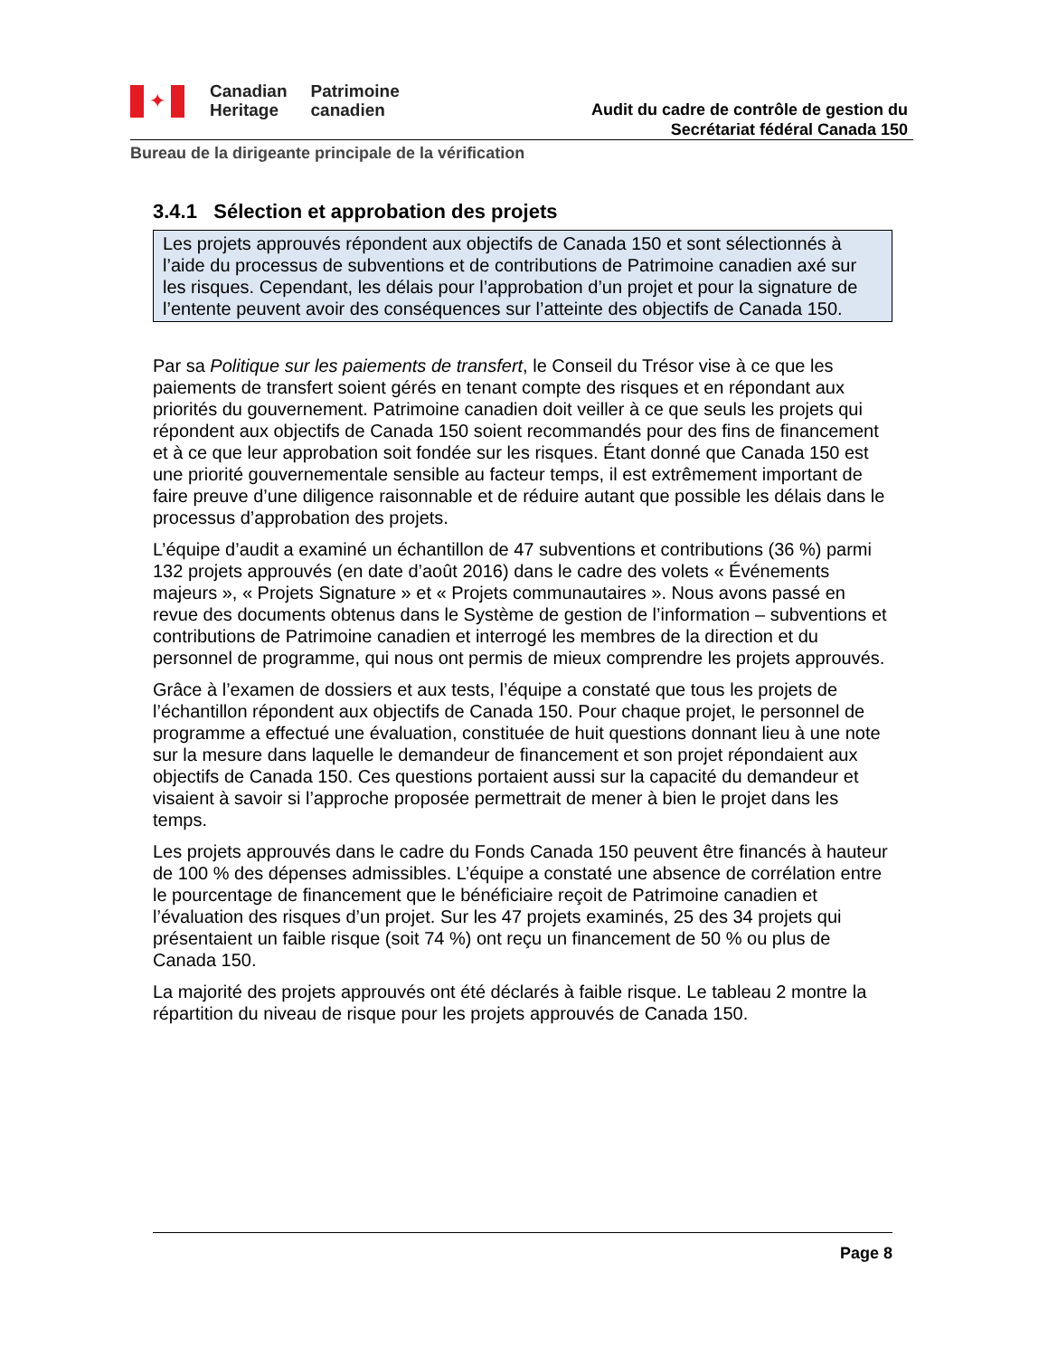✦
Canadian
Heritage
Patrimoine
canadien
Audit du cadre de contrôle de gestion du
Secrétariat fédéral Canada 150
Bureau de la dirigeante principale de la vérification
3.4.1 Sélection et approbation des projets
Les projets approuvés répondent aux objectifs de Canada 150 et sont sélectionnés à l’aide du processus de subventions et de contributions de Patrimoine canadien axé sur les risques. Cependant, les délais pour l’approbation d’un projet et pour la signature de l’entente peuvent avoir des conséquences sur l’atteinte des objectifs de Canada 150.
Par sa Politique sur les paiements de transfert, le Conseil du Trésor vise à ce que les paiements de transfert soient gérés en tenant compte des risques et en répondant aux priorités du gouvernement. Patrimoine canadien doit veiller à ce que seuls les projets qui répondent aux objectifs de Canada 150 soient recommandés pour des fins de financement et à ce que leur approbation soit fondée sur les risques. Étant donné que Canada 150 est une priorité gouvernementale sensible au facteur temps, il est extrêmement important de faire preuve d’une diligence raisonnable et de réduire autant que possible les délais dans le processus d’approbation des projets.
L’équipe d’audit a examiné un échantillon de 47 subventions et contributions (36 %) parmi 132 projets approuvés (en date d’août 2016) dans le cadre des volets « Événements majeurs », « Projets Signature » et « Projets communautaires ». Nous avons passé en revue des documents obtenus dans le Système de gestion de l’information – subventions et contributions de Patrimoine canadien et interrogé les membres de la direction et du personnel de programme, qui nous ont permis de mieux comprendre les projets approuvés.
Grâce à l’examen de dossiers et aux tests, l’équipe a constaté que tous les projets de l’échantillon répondent aux objectifs de Canada 150. Pour chaque projet, le personnel de programme a effectué une évaluation, constituée de huit questions donnant lieu à une note sur la mesure dans laquelle le demandeur de financement et son projet répondaient aux objectifs de Canada 150. Ces questions portaient aussi sur la capacité du demandeur et visaient à savoir si l’approche proposée permettrait de mener à bien le projet dans les temps.
Les projets approuvés dans le cadre du Fonds Canada 150 peuvent être financés à hauteur de 100 % des dépenses admissibles. L’équipe a constaté une absence de corrélation entre le pourcentage de financement que le bénéficiaire reçoit de Patrimoine canadien et l’évaluation des risques d’un projet. Sur les 47 projets examinés, 25 des 34 projets qui présentaient un faible risque (soit 74 %) ont reçu un financement de 50 % ou plus de Canada 150.
La majorité des projets approuvés ont été déclarés à faible risque. Le tableau 2 montre la répartition du niveau de risque pour les projets approuvés de Canada 150.
Page 8